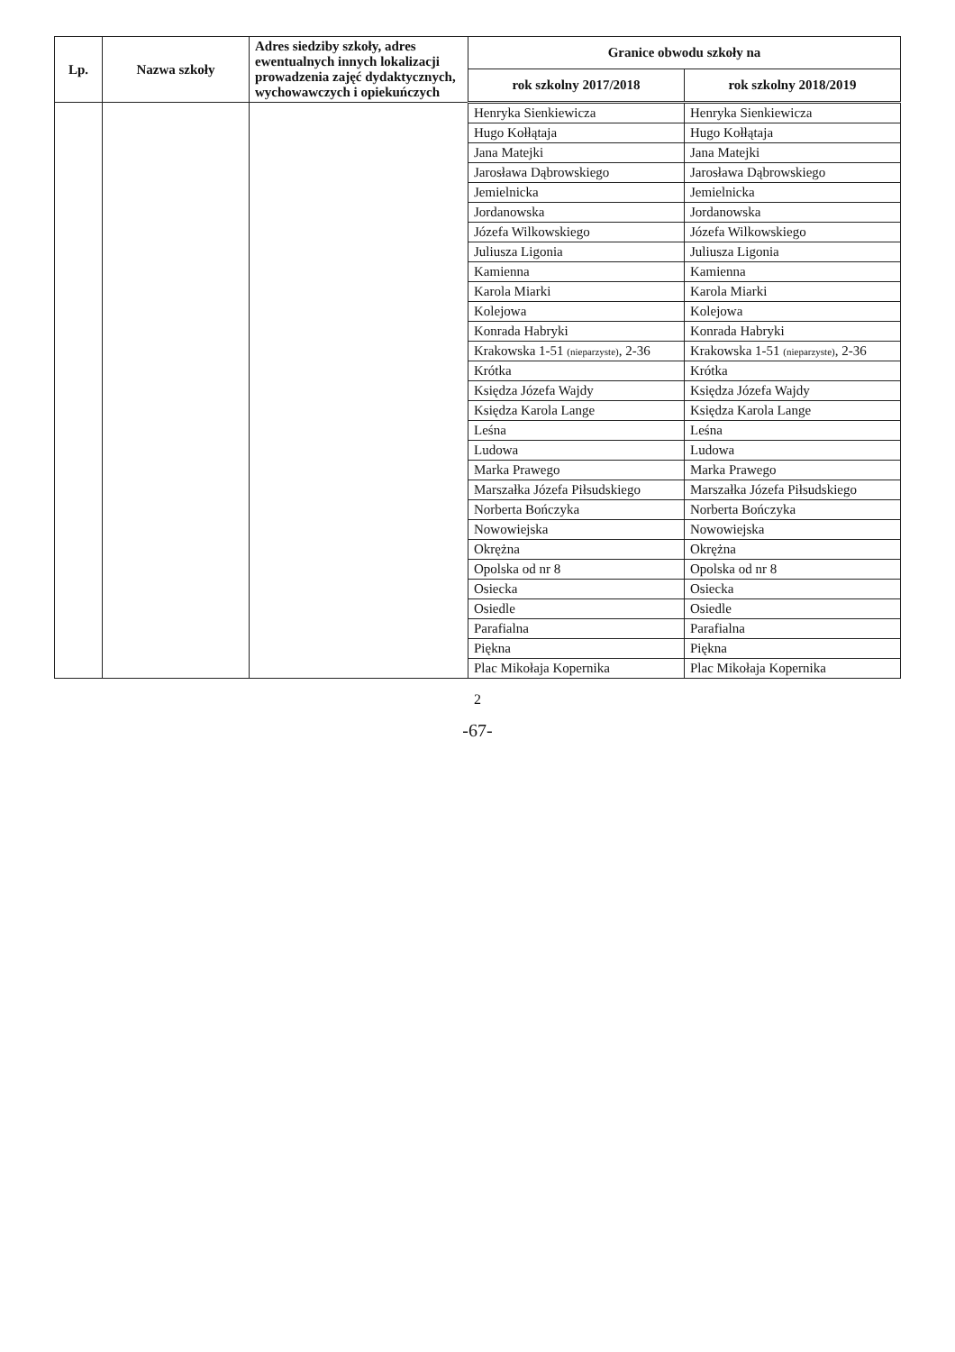| Lp. | Nazwa szkoły | Adres siedziby szkoły, adres ewentualnych innych lokalizacji prowadzenia zajęć dydaktycznych, wychowawczych i opiekuńczych | Granice obwodu szkoły na | |
| --- | --- | --- | --- | --- |
| | | | rok szkolny 2017/2018 | rok szkolny 2018/2019 |
| | | | Henryka Sienkiewicza | Henryka Sienkiewicza |
| | | | Hugo Kołłątaja | Hugo Kołłątaja |
| | | | Jana Matejki | Jana Matejki |
| | | | Jarosława Dąbrowskiego | Jarosława Dąbrowskiego |
| | | | Jemielnicka | Jemielnicka |
| | | | Jordanowska | Jordanowska |
| | | | Józefa Wilkowskiego | Józefa Wilkowskiego |
| | | | Juliusza Ligonia | Juliusza Ligonia |
| | | | Kamienna | Kamienna |
| | | | Karola Miarki | Karola Miarki |
| | | | Kolejowa | Kolejowa |
| | | | Konrada Habryki | Konrada Habryki |
| | | | Krakowska 1-51 (nieparzyste) , 2-36 | Krakowska 1-51 (nieparzyste) , 2-36 |
| | | | Krótka | Krótka |
| | | | Księdza Józefa Wajdy | Księdza Józefa Wajdy |
| | | | Księdza Karola Lange | Księdza Karola Lange |
| | | | Leśna | Leśna |
| | | | Ludowa | Ludowa |
| | | | Marka Prawego | Marka Prawego |
| | | | Marszałka Józefa Piłsudskiego | Marszałka Józefa Piłsudskiego |
| | | | Norberta Bończyka | Norberta Bończyka |
| | | | Nowowiejska | Nowowiejska |
| | | | Okrężna | Okrężna |
| | | | Opolska od nr 8 | Opolska od nr 8 |
| | | | Osiecka | Osiecka |
| | | | Osiedle | Osiedle |
| | | | Parafialna | Parafialna |
| | | | Piękna | Piękna |
| | | | Plac Mikołaja Kopernika | Plac Mikołaja Kopernika |
2
-67-